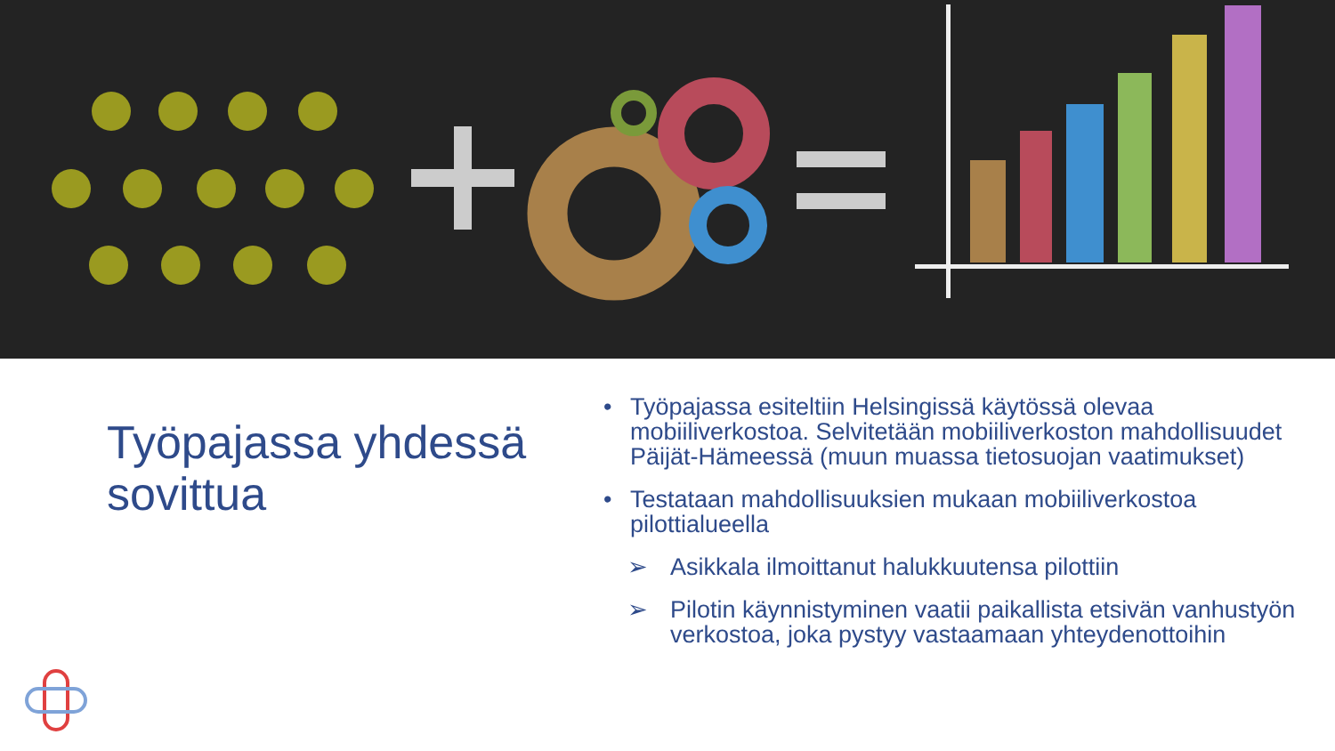Työpajassa yhdessä sovittua
• Työpajassa esiteltiin Helsingissä käytössä olevaa mobiiliverkostoa. Selvitetään mobiiliverkoston mahdollisuudet Päijät-Hämeessä (muun muassa tietosuojan vaatimukset)
• Testataan mahdollisuuksien mukaan mobiiliverkostoa pilottialueella
➢ Asikkala ilmoittanut halukkuutensa pilottiin
➢ Pilotin käynnistyminen vaatii paikallista etsivän vanhustyön verkostoa, joka pystyy vastaamaan yhteydenottoihin